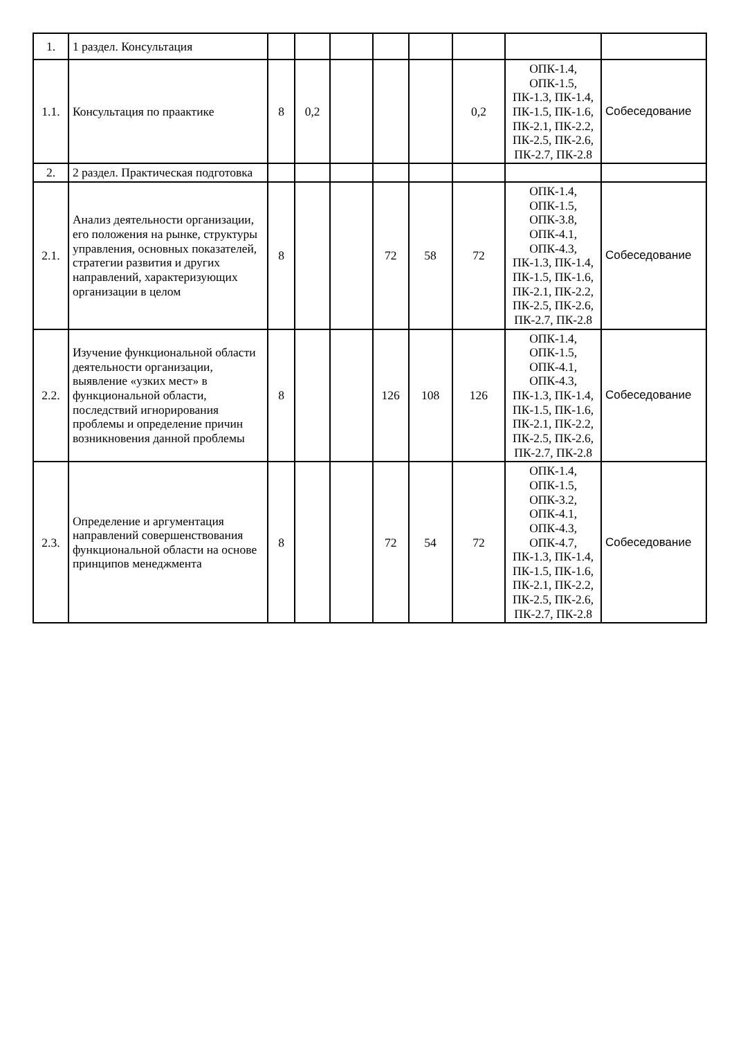| 1. | 1 раздел. Консультация | | | | | | | | |
| 1.1. | Консультация по праактике | 8 | 0,2 | | | | 0,2 | ОПК-1.4, ОПК-1.5, ПК-1.3, ПК-1.4, ПК-1.5, ПК-1.6, ПК-2.1, ПК-2.2, ПК-2.5, ПК-2.6, ПК-2.7, ПК-2.8 | Собеседование |
| 2. | 2 раздел. Практическая подготовка | | | | | | | | |
| 2.1. | Анализ деятельности организации, его положения на рынке, структуры управления, основных показателей, стратегии развития и других направлений, характеризующих организации в целом | 8 | | | 72 | 58 | 72 | ОПК-1.4, ОПК-1.5, ОПК-3.8, ОПК-4.1, ОПК-4.3, ПК-1.3, ПК-1.4, ПК-1.5, ПК-1.6, ПК-2.1, ПК-2.2, ПК-2.5, ПК-2.6, ПК-2.7, ПК-2.8 | Собеседование |
| 2.2. | Изучение функциональной области деятельности организации, выявление «узких мест» в функциональной области, последствий игнорирования проблемы и определение причин возникновения данной проблемы | 8 | | | 126 | 108 | 126 | ОПК-1.4, ОПК-1.5, ОПК-4.1, ОПК-4.3, ПК-1.3, ПК-1.4, ПК-1.5, ПК-1.6, ПК-2.1, ПК-2.2, ПК-2.5, ПК-2.6, ПК-2.7, ПК-2.8 | Собеседование |
| 2.3. | Определение и аргументация направлений совершенствования функциональной области на основе принципов менеджмента | 8 | | | 72 | 54 | 72 | ОПК-1.4, ОПК-1.5, ОПК-3.2, ОПК-4.1, ОПК-4.3, ОПК-4.7, ПК-1.3, ПК-1.4, ПК-1.5, ПК-1.6, ПК-2.1, ПК-2.2, ПК-2.5, ПК-2.6, ПК-2.7, ПК-2.8 | Собеседование |